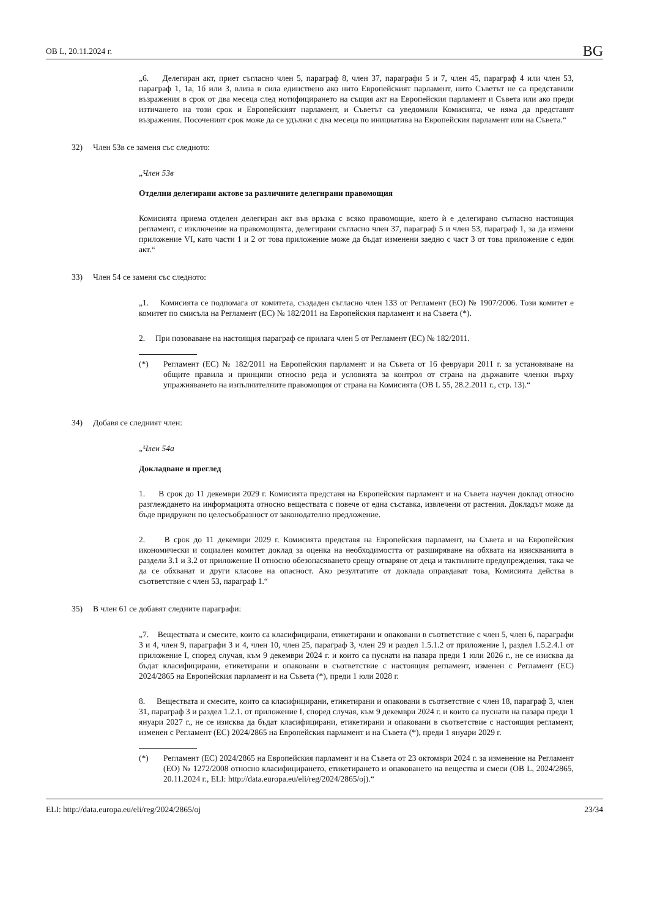ОВ L, 20.11.2024 г. BG
„6. Делегиран акт, приет съгласно член 5, параграф 8, член 37, параграфи 5 и 7, член 45, параграф 4 или член 53, параграф 1, 1а, 1б или 3, влиза в сила единствено ако нито Европейският парламент, нито Съветът не са представили възражения в срок от два месеца след нотифицирането на същия акт на Европейския парламент и Съвета или ако преди изтичането на този срок и Европейският парламент, и Съветът са уведомили Комисията, че няма да представят възражения. Посоченият срок може да се удължи с два месеца по инициатива на Европейския парламент или на Съвета.“
32) Член 53в се заменя със следното:
„Член 53в
Отделни делегирани актове за различните делегирани правомощия
Комисията приема отделен делегиран акт във връзка с всяко правомощие, което ѝ е делегирано съгласно настоящия регламент, с изключение на правомощията, делегирани съгласно член 37, параграф 5 и член 53, параграф 1, за да измени приложение VI, като части 1 и 2 от това приложение може да бъдат изменени заедно с част 3 от това приложение с един акт.“
33) Член 54 се заменя със следното:
„1. Комисията се подпомага от комитета, създаден съгласно член 133 от Регламент (ЕО) № 1907/2006. Този комитет е комитет по смисъла на Регламент (ЕС) № 182/2011 на Европейския парламент и на Съвета (*).
2. При позоваване на настоящия параграф се прилага член 5 от Регламент (ЕС) № 182/2011.
(*) Регламент (ЕС) № 182/2011 на Европейския парламент и на Съвета от 16 февруари 2011 г. за установяване на общите правила и принципи относно реда и условията за контрол от страна на държавите членки върху упражняването на изпълнителните правомощия от страна на Комисията (ОВ L 55, 28.2.2011 г., стр. 13).“
34) Добавя се следният член:
„Член 54а
Докладване и преглед
1. В срок до 11 декември 2029 г. Комисията представя на Европейския парламент и на Съвета научен доклад относно разглеждането на информацията относно веществата с повече от една съставка, извлечени от растения. Докладът може да бъде придружен по целесъобразност от законодателно предложение.
2. В срок до 11 декември 2029 г. Комисията представя на Европейския парламент, на Съвета и на Европейския икономически и социален комитет доклад за оценка на необходимостта от разширяване на обхвата на изискванията в раздели 3.1 и 3.2 от приложение II относно обезопасяването срещу отваряне от деца и тактилните предупреждения, така че да се обхванат и други класове на опасност. Ако резултатите от доклада оправдават това, Комисията действа в съответствие с член 53, параграф 1.“
35) В член 61 се добавят следните параграфи:
„7. Веществата и смесите, които са класифицирани, етикетирани и опаковани в съответствие с член 5, член 6, параграфи 3 и 4, член 9, параграфи 3 и 4, член 10, член 25, параграф 3, член 29 и раздел 1.5.1.2 от приложение I, раздел 1.5.2.4.1 от приложение I, според случая, към 9 декември 2024 г. и които са пуснати на пазара преди 1 юли 2026 г., не се изисква да бъдат класифицирани, етикетирани и опаковани в съответствие с настоящия регламент, изменен с Регламент (ЕС) 2024/2865 на Европейския парламент и на Съвета (*), преди 1 юли 2028 г.
8. Веществата и смесите, които са класифицирани, етикетирани и опаковани в съответствие с член 18, параграф 3, член 31, параграф 3 и раздел 1.2.1. от приложение I, според случая, към 9 декември 2024 г. и които са пуснати на пазара преди 1 януари 2027 г., не се изисква да бъдат класифицирани, етикетирани и опаковани в съответствие с настоящия регламент, изменен с Регламент (ЕС) 2024/2865 на Европейския парламент и на Съвета (*), преди 1 януари 2029 г.
(*) Регламент (ЕС) 2024/2865 на Европейския парламент и на Съвета от 23 октомври 2024 г. за изменение на Регламент (ЕО) № 1272/2008 относно класифицирането, етикетирането и опаковането на вещества и смеси (ОВ L, 2024/2865, 20.11.2024 г., ELI: http://data.europa.eu/eli/reg/2024/2865/oj).“
ELI: http://data.europa.eu/eli/reg/2024/2865/oj 23/34